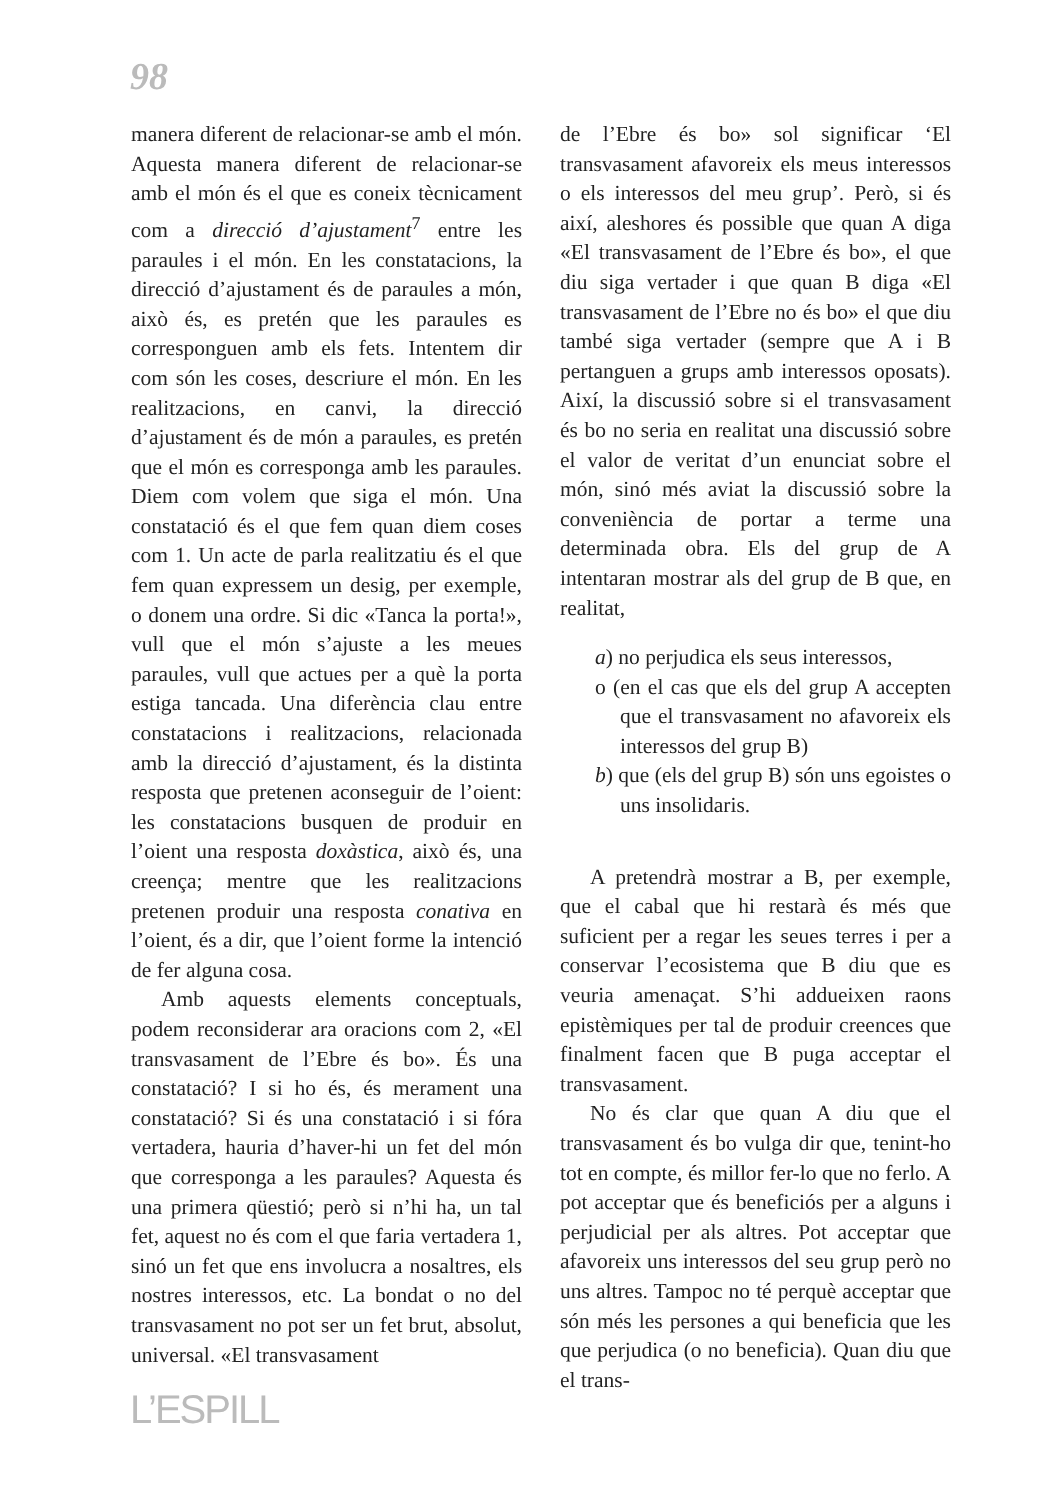98
manera diferent de relacionar-se amb el món. Aquesta manera diferent de relacionar-se amb el món és el que es coneix tècnicament com a direcció d’ajustament<sup>7</sup> entre les paraules i el món. En les constatacions, la direcció d’ajustament és de paraules a món, això és, es pretén que les paraules es corresponguen amb els fets. Intentem dir com són les coses, descriure el món. En les realitzacions, en canvi, la direcció d’ajustament és de món a paraules, es pretén que el món es corresponga amb les paraules. Diem com volem que siga el món. Una constatació és el que fem quan diem coses com 1. Un acte de parla realitzatiu és el que fem quan expressem un desig, per exemple, o donem una ordre. Si dic «Tanca la porta!», vull que el món s’ajuste a les meues paraules, vull que actues per a què la porta estiga tancada. Una diferència clau entre constatacions i realitzacions, relacionada amb la direcció d’ajustament, és la distinta resposta que pretenen aconseguir de l’oient: les constatacions busquen de produir en l’oient una resposta doxàstica, això és, una creença; mentre que les realitzacions pretenen produir una resposta conativa en l’oient, és a dir, que l’oient forme la intenció de fer alguna cosa.
Amb aquests elements conceptuals, podem reconsiderar ara oracions com 2, «El transvasament de l’Ebre és bo». És una constatació? I si ho és, és merament una constatació? Si és una constatació i si fóra vertadera, hauria d’haver-hi un fet del món que corresponga a les paraules? Aquesta és una primera qüestió; però si n’hi ha, un tal fet, aquest no és com el que faria vertadera 1, sinó un fet que ens involucra a nosaltres, els nostres interessos, etc. La bondat o no del transvasament no pot ser un fet brut, absolut, universal. «El transvasament
de l’Ebre és bo» sol significar ‘El transvasament afavoreix els meus interessos o els interessos del meu grup’. Però, si és així, aleshores és possible que quan A diga «El transvasament de l’Ebre és bo», el que diu siga vertader i que quan B diga «El transvasament de l’Ebre no és bo» el que diu també siga vertader (sempre que A i B pertanguen a grups amb interessos oposats). Així, la discussió sobre si el transvasament és bo no seria en realitat una discussió sobre el valor de veritat d’un enunciat sobre el món, sinó més aviat la discussió sobre la conveniència de portar a terme una determinada obra. Els del grup de A intentaran mostrar als del grup de B que, en realitat,
a) no perjudica els seus interessos,
o (en el cas que els del grup A accepten que el transvasament no afavoreix els interessos del grup B)
b) que (els del grup B) són uns egoistes o uns insolidaris.
A pretendrà mostrar a B, per exemple, que el cabal que hi restarà és més que suficient per a regar les seues terres i per a conservar l’ecosistema que B diu que es veuria amenaçat. S’hi addueixen raons epistèmiques per tal de produir creences que finalment facen que B puga acceptar el transvasament.
No és clar que quan A diu que el transvasament és bo vulga dir que, tenint-ho tot en compte, és millor fer-lo que no ferlo. A pot acceptar que és beneficiós per a alguns i perjudicial per als altres. Pot acceptar que afavoreix uns interessos del seu grup però no uns altres. Tampoc no té perquè acceptar que són més les persones a qui beneficia que les que perjudica (o no beneficia). Quan diu que el trans-
L’ESPILL